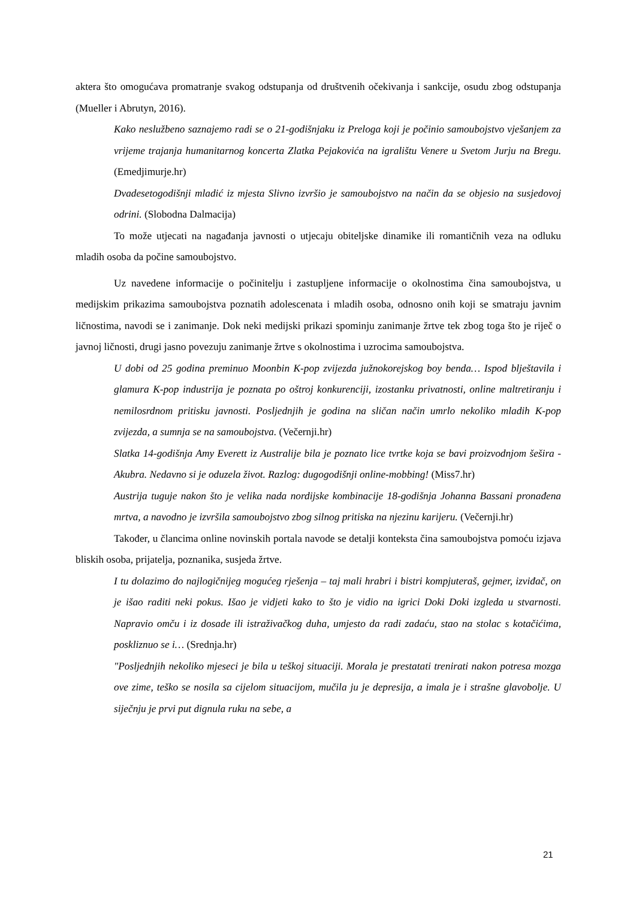aktera što omogućava promatranje svakog odstupanja od društvenih očekivanja i sankcije, osudu zbog odstupanja (Mueller i Abrutyn, 2016).
Kako neslužbeno saznajemo radi se o 21-godišnjaku iz Preloga koji je počinio samoubojstvo vješanjem za vrijeme trajanja humanitarnog koncerta Zlatka Pejakovića na igralištu Venere u Svetom Jurju na Bregu. (Emedjimurje.hr)
Dvadesetogodišnji mladić iz mjesta Slivno izvršio je samoubojstvo na način da se objesio na susjedovoj odrini. (Slobodna Dalmacija)
To može utjecati na nagađanja javnosti o utjecaju obiteljske dinamike ili romantičnih veza na odluku mladih osoba da počine samoubojstvo.
Uz navedene informacije o počinitelju i zastupljene informacije o okolnostima čina samoubojstva, u medijskim prikazima samoubojstva poznatih adolescenata i mladih osoba, odnosno onih koji se smatraju javnim ličnostima, navodi se i zanimanje. Dok neki medijski prikazi spominju zanimanje žrtve tek zbog toga što je riječ o javnoj ličnosti, drugi jasno povezuju zanimanje žrtve s okolnostima i uzrocima samoubojstva.
U dobi od 25 godina preminuo Moonbin K-pop zvijezda južnokorejskog boy benda… Ispod blještavila i glamura K-pop industrija je poznata po oštroj konkurenciji, izostanku privatnosti, online maltretiranju i nemilosrdnom pritisku javnosti. Posljednjih je godina na sličan način umrlo nekoliko mladih K-pop zvijezda, a sumnja se na samoubojstva. (Večernji.hr)
Slatka 14-godišnja Amy Everett iz Australije bila je poznato lice tvrtke koja se bavi proizvodnjom šešira - Akubra. Nedavno si je oduzela život. Razlog: dugogodišnji online-mobbing! (Miss7.hr)
Austrija tuguje nakon što je velika nada nordijske kombinacije 18-godišnja Johanna Bassani pronađena mrtva, a navodno je izvršila samoubojstvo zbog silnog pritiska na njezinu karijeru. (Večernji.hr)
Također, u člancima online novinskih portala navode se detalji konteksta čina samoubojstva pomoću izjava bliskih osoba, prijatelja, poznanika, susjeda žrtve.
I tu dolazimo do najlogičnijeg mogućeg rješenja – taj mali hrabri i bistri kompjuteraš, gejmer, izviđač, on je išao raditi neki pokus. Išao je vidjeti kako to što je vidio na igrici Doki Doki izgleda u stvarnosti. Napravio omču i iz dosade ili istraživačkog duha, umjesto da radi zadaću, stao na stolac s kotačićima, poskliznuo se i… (Srednja.hr)
"Posljednjih nekoliko mjeseci je bila u teškoj situaciji. Morala je prestatati trenirati nakon potresa mozga ove zime, teško se nosila sa cijelom situacijom, mučila ju je depresija, a imala je i strašne glavobolje. U siječnju je prvi put dignula ruku na sebe, a
21